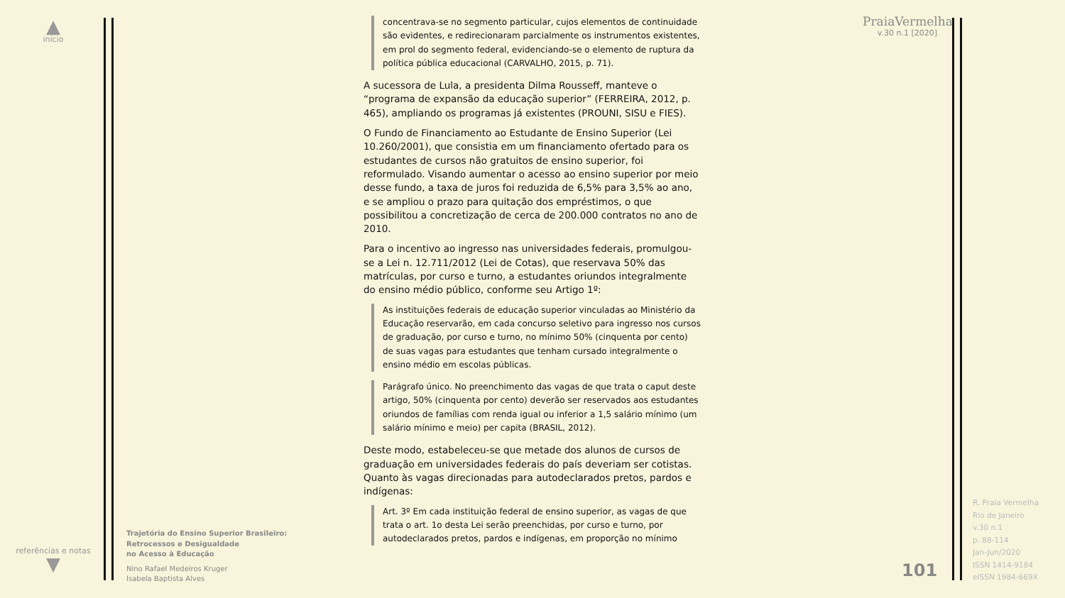▲
início
referências e notas
▼
concentrava-se no segmento particular, cujos elementos de continuidade são evidentes, e redirecionaram parcialmente os instrumentos existentes, em prol do segmento federal, evidenciando-se o elemento de ruptura da política pública educacional (CARVALHO, 2015, p. 71).
A sucessora de Lula, a presidenta Dilma Rousseff, manteve o “programa de expansão da educação superior” (FERREIRA, 2012, p. 465), ampliando os programas já existentes (PROUNI, SISU e FIES).
O Fundo de Financiamento ao Estudante de Ensino Superior (Lei 10.260/2001), que consistia em um financiamento ofertado para os estudantes de cursos não gratuitos de ensino superior, foi reformulado. Visando aumentar o acesso ao ensino superior por meio desse fundo, a taxa de juros foi reduzida de 6,5% para 3,5% ao ano, e se ampliou o prazo para quitação dos empréstimos, o que possibilitou a concretização de cerca de 200.000 contratos no ano de 2010.
Para o incentivo ao ingresso nas universidades federais, promulgou-se a Lei n. 12.711/2012 (Lei de Cotas), que reservava 50% das matrículas, por curso e turno, a estudantes oriundos integralmente do ensino médio público, conforme seu Artigo 1º:
As instituições federais de educação superior vinculadas ao Ministério da Educação reservarão, em cada concurso seletivo para ingresso nos cursos de graduação, por curso e turno, no mínimo 50% (cinquenta por cento) de suas vagas para estudantes que tenham cursado integralmente o ensino médio em escolas públicas.
Parágrafo único. No preenchimento das vagas de que trata o caput deste artigo, 50% (cinquenta por cento) deverão ser reservados aos estudantes oriundos de famílias com renda igual ou inferior a 1,5 salário mínimo (um salário mínimo e meio) per capita (BRASIL, 2012).
Deste modo, estabeleceu-se que metade dos alunos de cursos de graduação em universidades federais do país deveriam ser cotistas. Quanto às vagas direcionadas para autodeclarados pretos, pardos e indígenas:
Art. 3º Em cada instituição federal de ensino superior, as vagas de que trata o art. 1o desta Lei serão preenchidas, por curso e turno, por autodeclarados pretos, pardos e indígenas, em proporção no mínimo
Trajetória do Ensino Superior Brasileiro:
Retrocessos e Desigualdade
no Acesso à Educação
Nino Rafael Medeiros Kruger
Isabela Baptista Alves
PraiaVermelha
v.30 n.1 [2020]
101
R. Praia Vermelha
Rio de Janeiro
v.30 n.1
p. 88-114
Jan-Jun/2020
ISSN 1414-9184
eISSN 1984-669X